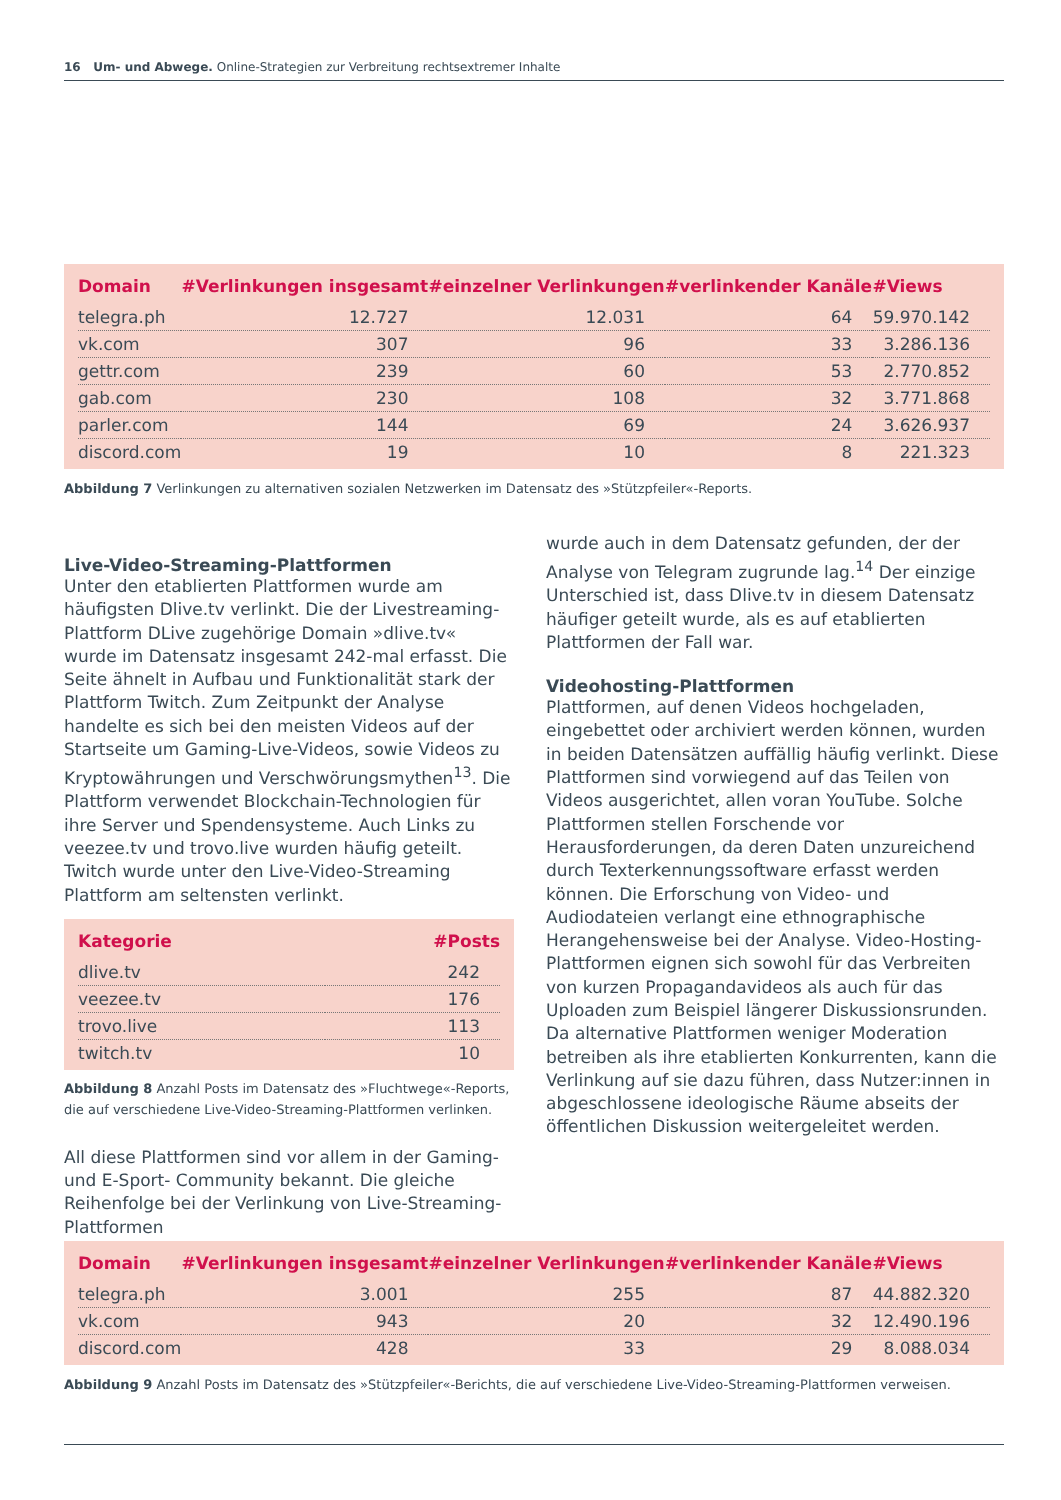16 Um- und Abwege. Online-Strategien zur Verbreitung rechtsextremer Inhalte
| Domain | #Verlinkungen insgesamt | #einzelner Verlinkungen | #verlinkender Kanäle | #Views |
| --- | --- | --- | --- | --- |
| telegra.ph | 12.727 | 12.031 | 64 | 59.970.142 |
| vk.com | 307 | 96 | 33 | 3.286.136 |
| gettr.com | 239 | 60 | 53 | 2.770.852 |
| gab.com | 230 | 108 | 32 | 3.771.868 |
| parler.com | 144 | 69 | 24 | 3.626.937 |
| discord.com | 19 | 10 | 8 | 221.323 |
Abbildung 7 Verlinkungen zu alternativen sozialen Netzwerken im Datensatz des »Stützpfeiler«-Reports.
Live-Video-Streaming-Plattformen
Unter den etablierten Plattformen wurde am häufigsten Dlive.tv verlinkt. Die der Livestreaming-Plattform DLive zugehörige Domain »dlive.tv« wurde im Datensatz insgesamt 242-mal erfasst. Die Seite ähnelt in Aufbau und Funktionalität stark der Plattform Twitch. Zum Zeitpunkt der Analyse handelte es sich bei den meisten Videos auf der Startseite um Gaming-Live-Videos, sowie Videos zu Kryptowährungen und Verschwörungsmythen<sup>13</sup>. Die Plattform verwendet Blockchain-Technologien für ihre Server und Spendensysteme. Auch Links zu veezee.tv und trovo.live wurden häufig geteilt. Twitch wurde unter den Live-Video-Streaming Plattform am seltensten verlinkt.
| Kategorie | #Posts |
| --- | --- |
| dlive.tv | 242 |
| veezee.tv | 176 |
| trovo.live | 113 |
| twitch.tv | 10 |
Abbildung 8 Anzahl Posts im Datensatz des »Fluchtwege«-Reports, die auf verschiedene Live-Video-Streaming-Plattformen verlinken.
All diese Plattformen sind vor allem in der Gaming- und E-Sport- Community bekannt. Die gleiche Reihenfolge bei der Verlinkung von Live-Streaming-Plattformen
wurde auch in dem Datensatz gefunden, der der Analyse von Telegram zugrunde lag.<sup>14</sup> Der einzige Unterschied ist, dass Dlive.tv in diesem Datensatz häufiger geteilt wurde, als es auf etablierten Plattformen der Fall war.
Videohosting-Plattformen
Plattformen, auf denen Videos hochgeladen, eingebettet oder archiviert werden können, wurden in beiden Datensätzen auffällig häufig verlinkt. Diese Plattformen sind vorwiegend auf das Teilen von Videos ausgerichtet, allen voran YouTube. Solche Plattformen stellen Forschende vor Herausforderungen, da deren Daten unzureichend durch Texterkennungssoftware erfasst werden können. Die Erforschung von Video- und Audiodateien verlangt eine ethnographische Herangehensweise bei der Analyse. Video-Hosting-Plattformen eignen sich sowohl für das Verbreiten von kurzen Propagandavideos als auch für das Uploaden zum Beispiel längerer Diskussionsrunden. Da alternative Plattformen weniger Moderation betreiben als ihre etablierten Konkurrenten, kann die Verlinkung auf sie dazu führen, dass Nutzer:innen in abgeschlossene ideologische Räume abseits der öffentlichen Diskussion weitergeleitet werden.
| Domain | #Verlinkungen insgesamt | #einzelner Verlinkungen | #verlinkender Kanäle | #Views |
| --- | --- | --- | --- | --- |
| telegra.ph | 3.001 | 255 | 87 | 44.882.320 |
| vk.com | 943 | 20 | 32 | 12.490.196 |
| discord.com | 428 | 33 | 29 | 8.088.034 |
Abbildung 9 Anzahl Posts im Datensatz des »Stützpfeiler«-Berichts, die auf verschiedene Live-Video-Streaming-Plattformen verweisen.